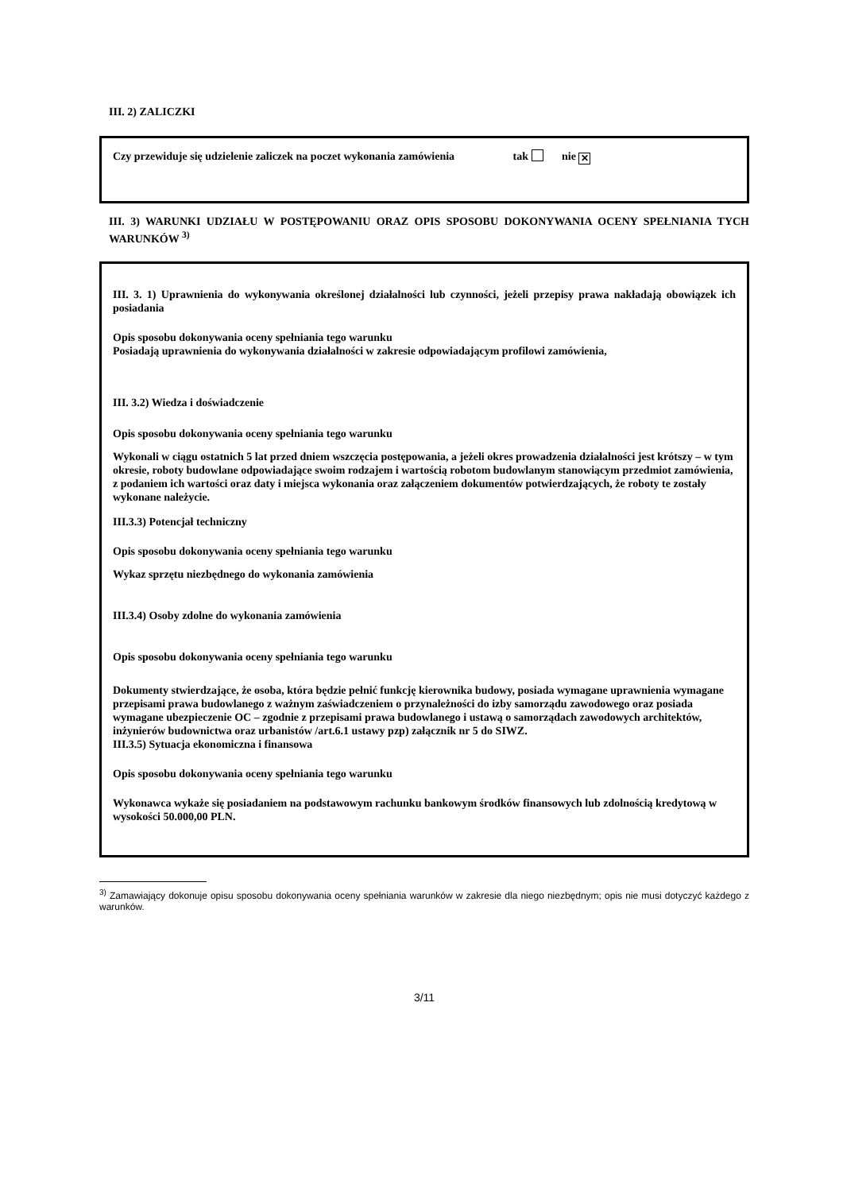III. 2) ZALICZKI
Czy przewiduje się udzielenie zaliczek na poczet wykonania zamówienia tak nie ✕
III. 3) WARUNKI UDZIAŁU W POSTĘPOWANIU ORAZ OPIS SPOSOBU DOKONYWANIA OCENY SPEŁNIANIA TYCH WARUNKÓW <sup>3)</sup>
III. 3. 1) Uprawnienia do wykonywania określonej działalności lub czynności, jeżeli przepisy prawa nakładają obowiązek ich posiadania
Opis sposobu dokonywania oceny spełniania tego warunku
Posiadają uprawnienia do wykonywania działalności w zakresie odpowiadającym profilowi zamówienia,
III. 3.2) Wiedza i doświadczenie
Opis sposobu dokonywania oceny spełniania tego warunku
Wykonali w ciągu ostatnich 5 lat przed dniem wszczęcia postępowania, a jeżeli okres prowadzenia działalności jest krótszy – w tym okresie, roboty budowlane odpowiadające swoim rodzajem i wartością robotom budowlanym stanowiącym przedmiot zamówienia, z podaniem ich wartości oraz daty i miejsca wykonania oraz załączeniem dokumentów potwierdzających, że roboty te zostały wykonane należycie.
III.3.3) Potencjał techniczny
Opis sposobu dokonywania oceny spełniania tego warunku
Wykaz sprzętu niezbędnego do wykonania zamówienia
III.3.4) Osoby zdolne do wykonania zamówienia
Opis sposobu dokonywania oceny spełniania tego warunku
Dokumenty stwierdzające, że osoba, która będzie pełnić funkcję kierownika budowy, posiada wymagane uprawnienia wymagane przepisami prawa budowlanego z ważnym zaświadczeniem o przynależności do izby samorządu zawodowego oraz posiada wymagane ubezpieczenie OC – zgodnie z przepisami prawa budowlanego i ustawą o samorządach zawodowych architektów, inżynierów budownictwa oraz urbanistów /art.6.1 ustawy pzp) załącznik nr 5 do SIWZ.
III.3.5) Sytuacja ekonomiczna i finansowa
Opis sposobu dokonywania oceny spełniania tego warunku
Wykonawca wykaże się posiadaniem na podstawowym rachunku bankowym środków finansowych lub zdolnością kredytową w wysokości 50.000,00 PLN.
<sup>3)</sup> Zamawiający dokonuje opisu sposobu dokonywania oceny spełniania warunków w zakresie dla niego niezbędnym; opis nie musi dotyczyć każdego z warunków.
3/11